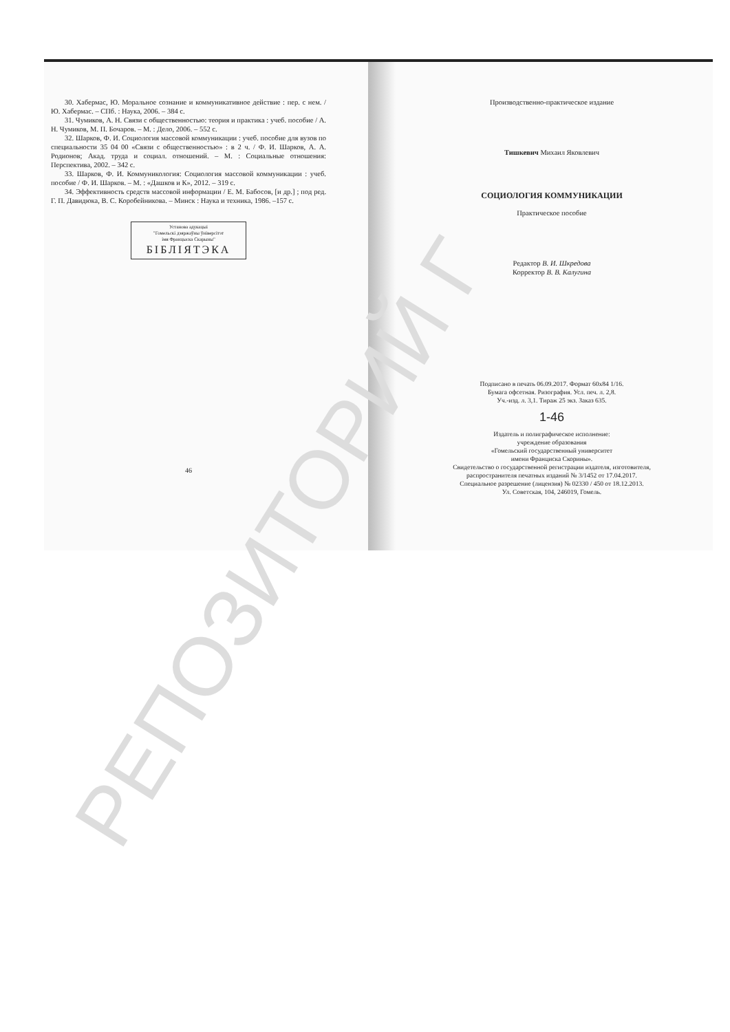30. Хабермас, Ю. Моральное сознание и коммуникативное действие : пер. с нем. / Ю. Хабермас. – СПб. : Наука, 2006. – 384 с.
31. Чумиков, А. Н. Связи с общественностью: теория и практика : учеб. пособие / А. Н. Чумиков, М. П. Бочаров. – М. : Дело, 2006. – 552 с.
32. Шарков, Ф. И. Социология массовой коммуникации : учеб. пособие для вузов по специальности 35 04 00 «Связи с общественностью» : в 2 ч. / Ф. И. Шарков, А. А. Родионов; Акад. труда и социал. отношений. – М. : Социальные отношения: Перспектива, 2002. – 342 с.
33. Шарков, Ф. И. Коммуникология: Социология массовой коммуникации : учеб. пособие / Ф. И. Шарков. – М. : «Дашков и К», 2012. – 319 с.
34. Эффективность средств массовой информации / Е. М. Бабосов, [и др.] ; под ред. Г. П. Давидюка, В. С. Коробейникова. – Минск : Наука и техника, 1986. –157 с.
Установа адукацыі
"Гомельскі дзяржаўны ўніверсітэт
імя Францыска Скарыны"
БІБЛІЯТЭКА
46
Производственно-практическое издание
Тишкевич Михаил Яковлевич
СОЦИОЛОГИЯ КОММУНИКАЦИИ
Практическое пособие
Редактор В. И. Шкредова
Корректор В. В. Калугина
Подписано в печать 06.09.2017. Формат 60х84 1/16.
Бумага офсетная. Ризография. Усл. печ. л. 2,8.
Уч.-изд. л. 3,1. Тираж 25 экз. Заказ 635.
1-46
Издатель и полиграфическое исполнение:
учреждение образования
«Гомельский государственный университет
имени Франциска Скорины».
Свидетельство о государственной регистрации издателя, изготовителя,
распространителя печатных изданий № 3/1452 от 17.04.2017.
Специальное разрешение (лицензия) № 02330 / 450 от 18.12.2013.
Ул. Советская, 104, 246019, Гомель.
РЕПОЗИТОРИЙ Г